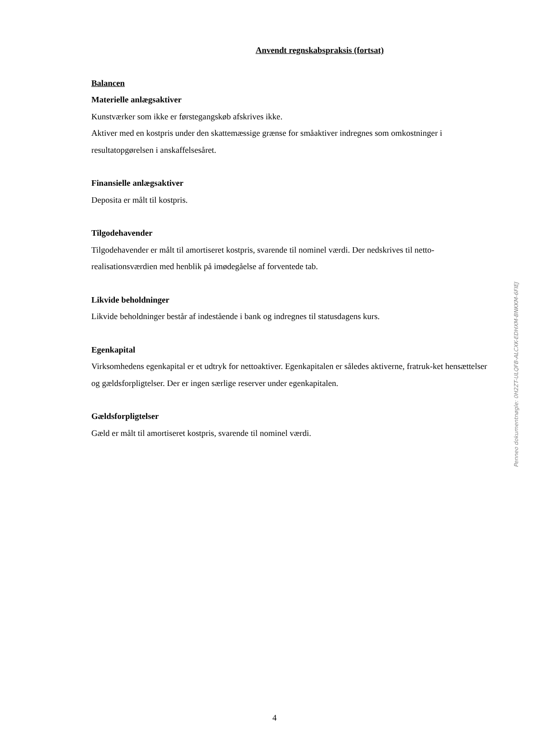Anvendt regnskabspraksis (fortsat)
Balancen
Materielle anlægsaktiver
Kunstværker som ikke er førstegangskøb afskrives ikke.
Aktiver med en kostpris under den skattemæssige grænse for småaktiver indregnes som omkostninger i resultatopgørelsen i anskaffelsesåret.
Finansielle anlægsaktiver
Deposita er målt til kostpris.
Tilgodehavender
Tilgodehavender er målt til amortiseret kostpris, svarende til nominel værdi. Der nedskrives til netto-realisationsværdien med henblik på imødegåelse af forventede tab.
Likvide beholdninger
Likvide beholdninger består af indestående i bank og indregnes til statusdagens kurs.
Egenkapital
Virksomhedens egenkapital er et udtryk for nettoaktiver. Egenkapitalen er således aktiverne, fratruk-ket hensættelser og gældsforpligtelser. Der er ingen særlige reserver under egenkapitalen.
Gældsforpligtelser
Gæld er målt til amortiseret kostpris, svarende til nominel værdi.
Penneo dokumentnøgle: 0H2ZT-ULQFB-ALCXK-EDHXM-BNKKM-6FIEJ
4